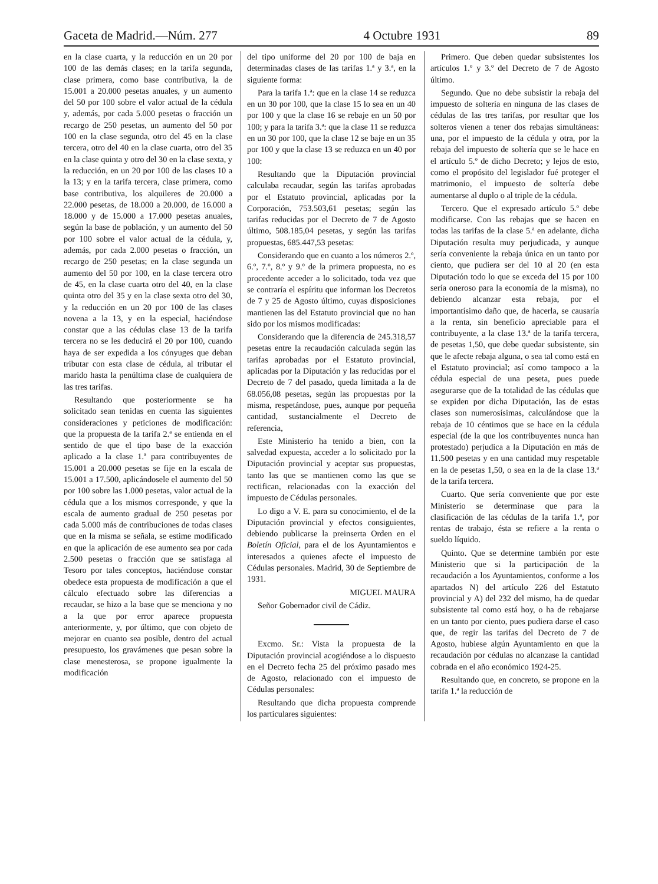Gaceta de Madrid.—Núm. 277 4 Octubre 1931 89
en la clase cuarta, y la reducción en un 20 por 100 de las demás clases; en la tarifa segunda, clase primera, como base contributiva, la de 15.001 a 20.000 pesetas anuales, y un aumento del 50 por 100 sobre el valor actual de la cédula y, además, por cada 5.000 pesetas o fracción un recargo de 250 pesetas, un aumento del 50 por 100 en la clase segunda, otro del 45 en la clase tercera, otro del 40 en la clase cuarta, otro del 35 en la clase quinta y otro del 30 en la clase sexta, y la reducción, en un 20 por 100 de las clases 10 a la 13; y en la tarifa tercera, clase primera, como base contributiva, los alquileres de 20.000 a 22.000 pesetas, de 18.000 a 20.000, de 16.000 a 18.000 y de 15.000 a 17.000 pesetas anuales, según la base de población, y un aumento del 50 por 100 sobre el valor actual de la cédula, y, además, por cada 2.000 pesetas o fracción, un recargo de 250 pesetas; en la clase segunda un aumento del 50 por 100, en la clase tercera otro de 45, en la clase cuarta otro del 40, en la clase quinta otro del 35 y en la clase sexta otro del 30, y la reducción en un 20 por 100 de las clases novena a la 13, y en la especial, haciéndose constar que a las cédulas clase 13 de la tarifa tercera no se les deducirá el 20 por 100, cuando haya de ser expedida a los cónyuges que deban tributar con esta clase de cédula, al tributar el marido hasta la penúltima clase de cualquiera de las tres tarifas.
Resultando que posteriormente se ha solicitado sean tenidas en cuenta las siguientes consideraciones y peticiones de modificación: que la propuesta de la tarifa 2.ª se entienda en el sentido de que el tipo base de la exacción aplicado a la clase 1.ª para contribuyentes de 15.001 a 20.000 pesetas se fije en la escala de 15.001 a 17.500, aplicándosele el aumento del 50 por 100 sobre las 1.000 pesetas, valor actual de la cédula que a los mismos corresponde, y que la escala de aumento gradual de 250 pesetas por cada 5.000 más de contribuciones de todas clases que en la misma se señala, se estime modificado en que la aplicación de ese aumento sea por cada 2.500 pesetas o fracción que se satisfaga al Tesoro por tales conceptos, haciéndose constar obedece esta propuesta de modificación a que el cálculo efectuado sobre las diferencias a recaudar, se hizo a la base que se menciona y no a la que por error aparece propuesta anteriormente, y, por último, que con objeto de mejorar en cuanto sea posible, dentro del actual presupuesto, los gravámenes que pesan sobre la clase menesterosa, se propone igualmente la modificación
del tipo uniforme del 20 por 100 de baja en determinadas clases de las tarifas 1.ª y 3.ª, en la siguiente forma:
Para la tarifa 1.ª: que en la clase 14 se reduzca en un 30 por 100, que la clase 15 lo sea en un 40 por 100 y que la clase 16 se rebaje en un 50 por 100; y para la tarifa 3.ª: que la clase 11 se reduzca en un 30 por 100, que la clase 12 se baje en un 35 por 100 y que la clase 13 se reduzca en un 40 por 100:
Resultando que la Diputación provincial calculaba recaudar, según las tarifas aprobadas por el Estatuto provincial, aplicadas por la Corporación, 753.503,61 pesetas; según las tarifas reducidas por el Decreto de 7 de Agosto último, 508.185,04 pesetas, y según las tarifas propuestas, 685.447,53 pesetas:
Considerando que en cuanto a los números 2.º, 6.º, 7.º, 8.º y 9.º de la primera propuesta, no es procedente acceder a lo solicitado, toda vez que se contraría el espíritu que informan los Decretos de 7 y 25 de Agosto último, cuyas disposiciones mantienen las del Estatuto provincial que no han sido por los mismos modificadas:
Considerando que la diferencia de 245.318,57 pesetas entre la recaudación calculada según las tarifas aprobadas por el Estatuto provincial, aplicadas por la Diputación y las reducidas por el Decreto de 7 del pasado, queda limitada a la de 68.056,08 pesetas, según las propuestas por la misma, respetándose, pues, aunque por pequeña cantidad, sustancialmente el Decreto de referencia,
Este Ministerio ha tenido a bien, con la salvedad expuesta, acceder a lo solicitado por la Diputación provincial y aceptar sus propuestas, tanto las que se mantienen como las que se rectifican, relacionadas con la exacción del impuesto de Cédulas personales.
Lo digo a V. E. para su conocimiento, el de la Diputación provincial y efectos consiguientes, debiendo publicarse la preinserta Orden en el Boletín Oficial, para el de los Ayuntamientos e interesados a quienes afecte el impuesto de Cédulas personales. Madrid, 30 de Septiembre de 1931.
MIGUEL MAURA
Señor Gobernador civil de Cádiz.
Excmo. Sr.: Vista la propuesta de la Diputación provincial acogiéndose a lo dispuesto en el Decreto fecha 25 del próximo pasado mes de Agosto, relacionado con el impuesto de Cédulas personales:
Resultando que dicha propuesta comprende los particulares siguientes:
Primero. Que deben quedar subsistentes los artículos 1.º y 3.º del Decreto de 7 de Agosto último.
Segundo. Que no debe subsistir la rebaja del impuesto de soltería en ninguna de las clases de cédulas de las tres tarifas, por resultar que los solteros vienen a tener dos rebajas simultáneas: una, por el impuesto de la cédula y otra, por la rebaja del impuesto de soltería que se le hace en el artículo 5.º de dicho Decreto; y lejos de esto, como el propósito del legislador fué proteger el matrimonio, el impuesto de soltería debe aumentarse al duplo o al triple de la cédula.
Tercero. Que el expresado artículo 5.º debe modificarse. Con las rebajas que se hacen en todas las tarifas de la clase 5.ª en adelante, dicha Diputación resulta muy perjudicada, y aunque sería conveniente la rebaja única en un tanto por ciento, que pudiera ser del 10 al 20 (en esta Diputación todo lo que se exceda del 15 por 100 sería oneroso para la economía de la misma), no debiendo alcanzar esta rebaja, por el importantísimo daño que, de hacerla, se causaría a la renta, sin beneficio apreciable para el contribuyente, a la clase 13.ª de la tarifa tercera, de pesetas 1,50, que debe quedar subsistente, sin que le afecte rebaja alguna, o sea tal como está en el Estatuto provincial; así como tampoco a la cédula especial de una peseta, pues puede asegurarse que de la totalidad de las cédulas que se expiden por dicha Diputación, las de estas clases son numerosísimas, calculándose que la rebaja de 10 céntimos que se hace en la cédula especial (de la que los contribuyentes nunca han protestado) perjudica a la Diputación en más de 11.500 pesetas y en una cantidad muy respetable en la de pesetas 1,50, o sea en la de la clase 13.ª de la tarifa tercera.
Cuarto. Que sería conveniente que por este Ministerio se determinase que para la clasificación de las cédulas de la tarifa 1.ª, por rentas de trabajo, ésta se refiere a la renta o sueldo líquido.
Quinto. Que se determine también por este Ministerio que si la participación de la recaudación a los Ayuntamientos, conforme a los apartados N) del artículo 226 del Estatuto provincial y A) del 232 del mismo, ha de quedar subsistente tal como está hoy, o ha de rebajarse en un tanto por ciento, pues pudiera darse el caso que, de regir las tarifas del Decreto de 7 de Agosto, hubiese algún Ayuntamiento en que la recaudación por cédulas no alcanzase la cantidad cobrada en el año económico 1924-25.
Resultando que, en concreto, se propone en la tarifa 1.ª la reducción de